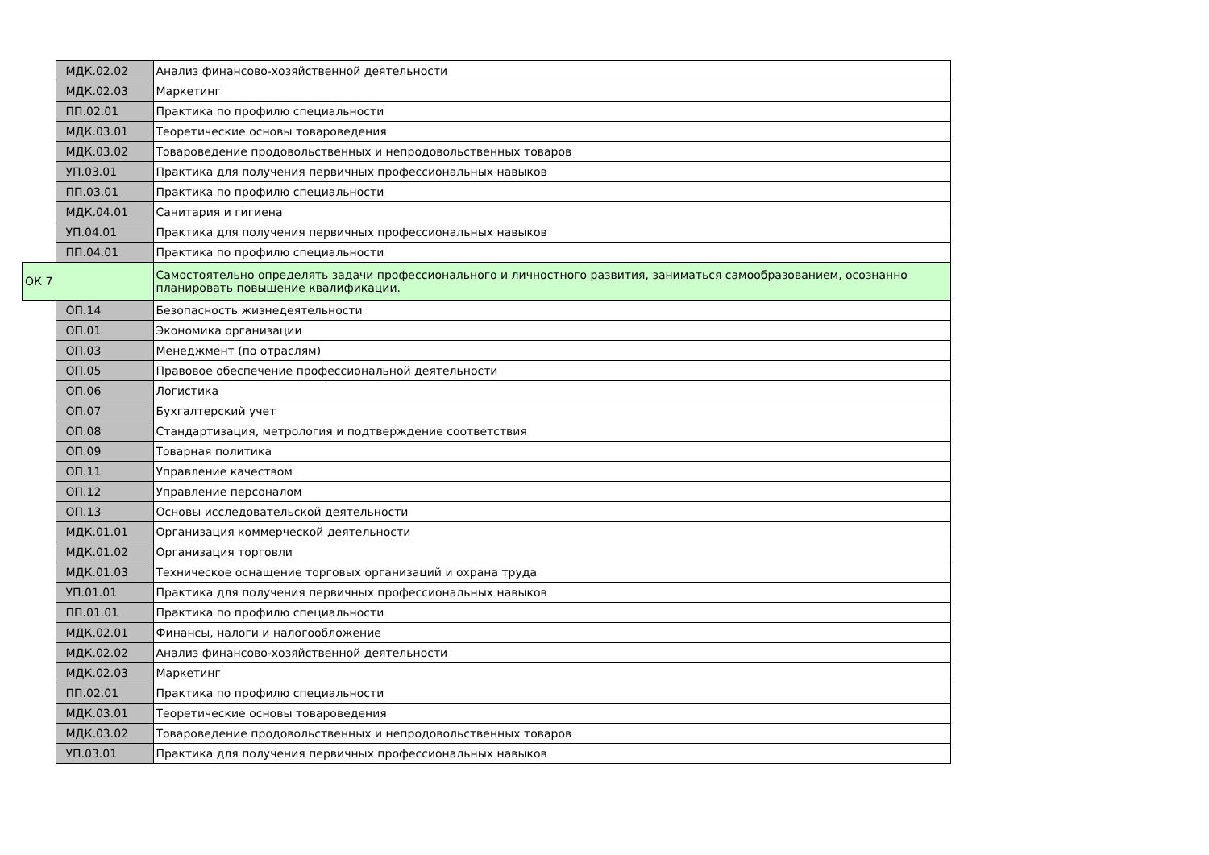| | МДК.02.02 | Анализ финансово-хозяйственной деятельности |
| | МДК.02.03 | Маркетинг |
| | ПП.02.01 | Практика по профилю специальности |
| | МДК.03.01 | Теоретические основы товароведения |
| | МДК.03.02 | Товароведение продовольственных и непродовольственных товаров |
| | УП.03.01 | Практика для получения первичных профессиональных навыков |
| | ПП.03.01 | Практика по профилю специальности |
| | МДК.04.01 | Санитария и гигиена |
| | УП.04.01 | Практика для получения первичных профессиональных навыков |
| | ПП.04.01 | Практика по профилю специальности |
| ОК 7 | | Самостоятельно определять задачи профессионального и личностного развития, заниматься самообразованием, осознанно планировать повышение квалификации. |
| | ОП.14 | Безопасность жизнедеятельности |
| | ОП.01 | Экономика организации |
| | ОП.03 | Менеджмент (по отраслям) |
| | ОП.05 | Правовое обеспечение профессиональной деятельности |
| | ОП.06 | Логистика |
| | ОП.07 | Бухгалтерский учет |
| | ОП.08 | Стандартизация, метрология и подтверждение соответствия |
| | ОП.09 | Товарная политика |
| | ОП.11 | Управление качеством |
| | ОП.12 | Управление персоналом |
| | ОП.13 | Основы исследовательской деятельности |
| | МДК.01.01 | Организация коммерческой деятельности |
| | МДК.01.02 | Организация торговли |
| | МДК.01.03 | Техническое оснащение торговых организаций и охрана труда |
| | УП.01.01 | Практика для получения первичных профессиональных навыков |
| | ПП.01.01 | Практика по профилю специальности |
| | МДК.02.01 | Финансы, налоги и налогообложение |
| | МДК.02.02 | Анализ финансово-хозяйственной деятельности |
| | МДК.02.03 | Маркетинг |
| | ПП.02.01 | Практика по профилю специальности |
| | МДК.03.01 | Теоретические основы товароведения |
| | МДК.03.02 | Товароведение продовольственных и непродовольственных товаров |
| | УП.03.01 | Практика для получения первичных профессиональных навыков |